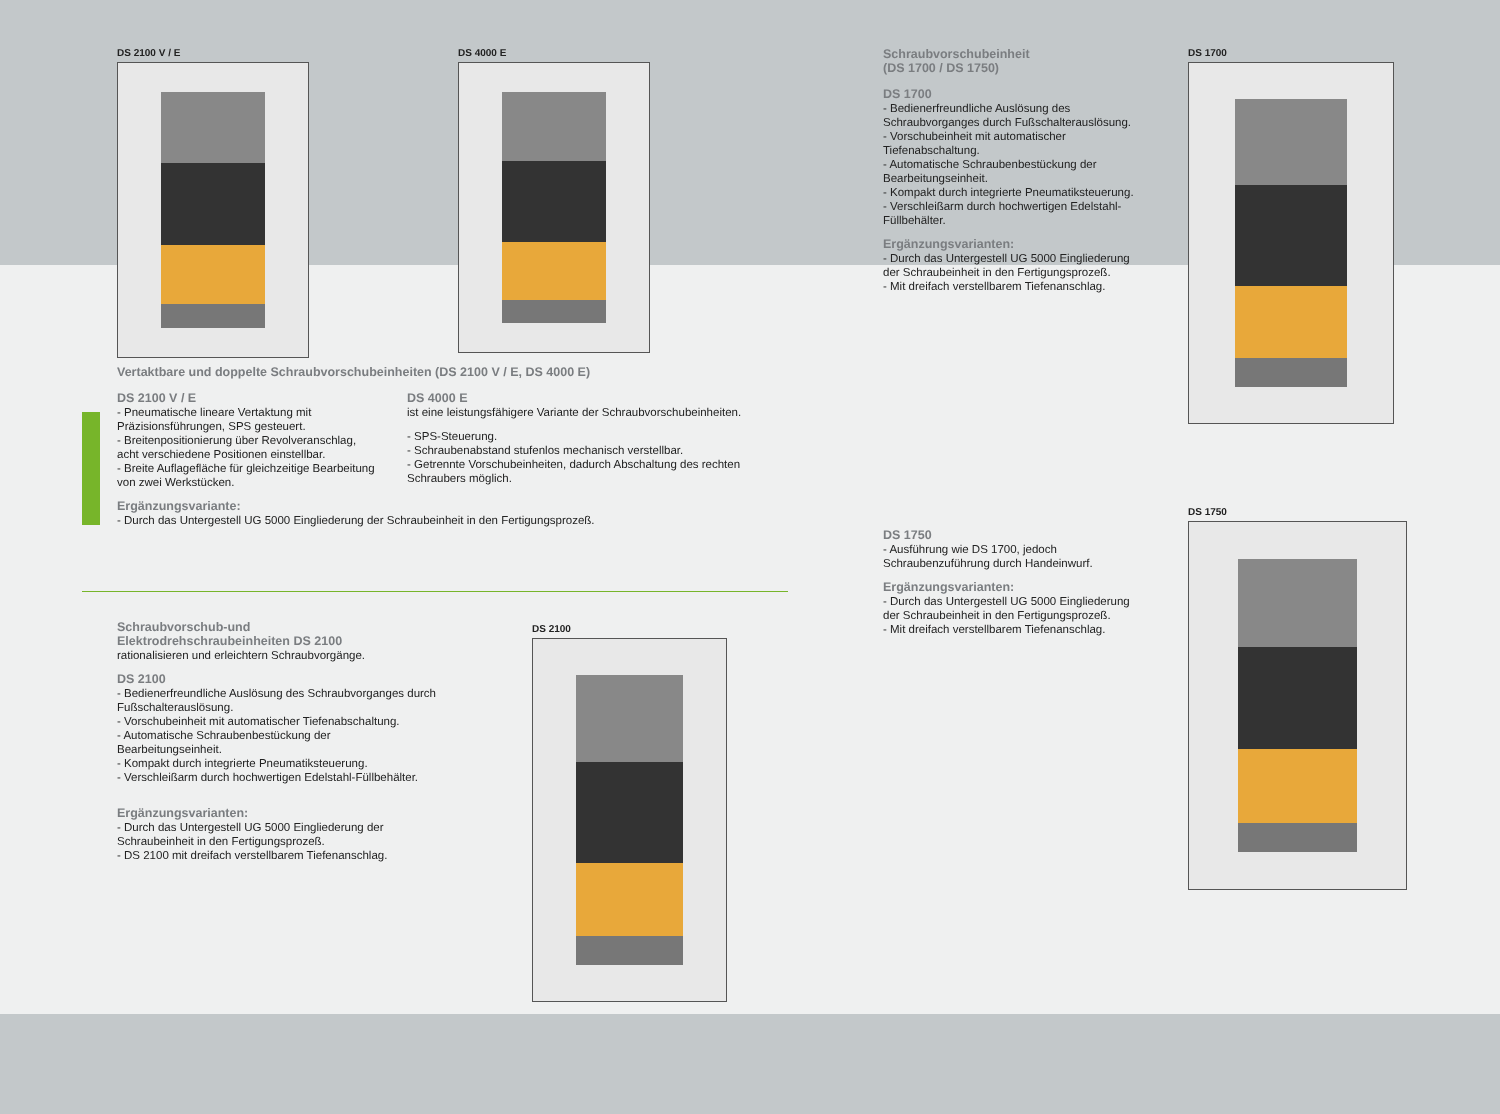DS 2100 V / E DS 4000 E
Vertaktbare und doppelte Schraubvorschubeinheiten (DS 2100 V / E, DS 4000 E)
DS 2100 V / E
- Pneumatische lineare Vertaktung mit Präzisionsführungen, SPS gesteuert.
- Breitenpositionierung über Revolveranschlag, acht verschiedene Positionen einstellbar.
- Breite Auflagefläche für gleichzeitige Bearbeitung von zwei Werkstücken.
DS 4000 E
ist eine leistungsfähigere Variante der Schraubvorschubeinheiten.
- SPS-Steuerung.
- Schraubenabstand stufenlos mechanisch verstellbar.
- Getrennte Vorschubeinheiten, dadurch Abschaltung des rechten Schraubers möglich.
Ergänzungsvariante:
- Durch das Untergestell UG 5000 Eingliederung der Schraubeinheit in den Fertigungsprozeß.
Schraubvorschub-und
Elektrodrehschraubeinheiten DS 2100
rationalisieren und erleichtern Schraubvorgänge.
DS 2100
- Bedienerfreundliche Auslösung des Schraubvorganges durch Fußschalterauslösung.
- Vorschubeinheit mit automatischer Tiefenabschaltung.
- Automatische Schraubenbestückung der Bearbeitungseinheit.
- Kompakt durch integrierte Pneumatiksteuerung.
- Verschleißarm durch hochwertigen Edelstahl-Füllbehälter.
Ergänzungsvarianten:
- Durch das Untergestell UG 5000 Eingliederung der Schraubeinheit in den Fertigungsprozeß.
- DS 2100 mit dreifach verstellbarem Tiefenanschlag.
DS 2100
Schraubvorschubeinheit
(DS 1700 / DS 1750)
DS 1700
- Bedienerfreundliche Auslösung des Schraubvorganges durch Fußschalterauslösung.
- Vorschubeinheit mit automatischer Tiefenabschaltung.
- Automatische Schraubenbestückung der Bearbeitungseinheit.
- Kompakt durch integrierte Pneumatiksteuerung.
- Verschleißarm durch hochwertigen Edelstahl-Füllbehälter.
Ergänzungsvarianten:
- Durch das Untergestell UG 5000 Eingliederung der Schraubeinheit in den Fertigungsprozeß.
- Mit dreifach verstellbarem Tiefenanschlag.
DS 1750
- Ausführung wie DS 1700, jedoch Schraubenzuführung durch Handeinwurf.
Ergänzungsvarianten:
- Durch das Untergestell UG 5000 Eingliederung der Schraubeinheit in den Fertigungsprozeß.
- Mit dreifach verstellbarem Tiefenanschlag.
DS 1700
DS 1750